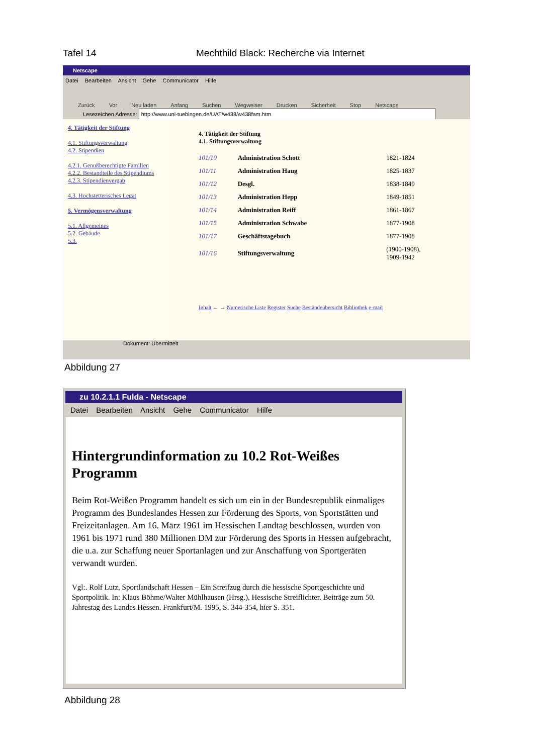Tafel 14 Mechthild Black: Recherche via Internet
Netscape
Datei Bearbeiten Ansicht Gehe Communicator Hilfe
Zurück Vor Neu laden Anfang Suchen Wegweiser Drucken Sicherheit Stop Netscape
Lesezeichen Adresse: http://www.uni-tuebingen.de/UAT/w438/w438fam.htm
4. Tätigkeit der Stiftung
4.1. Stiftungsverwaltung
4.2. Stipendien
4.2.1. Genußberechtigte Familien
4.2.2. Bestandteile des Stipendiums
4.2.3. Stipendienvergab
4.3. Hochstetterisches Legat
5. Vermögensverwaltung
5.1. Allgemeines
5.2. Gebäude
5.3.
4. Tätigkeit der Stiftung
4.1. Stiftungsverwaltung
| 101/10 | Administration Schott | 1821-1824 |
| 101/11 | Administration Haug | 1825-1837 |
| 101/12 | Desgl. | 1838-1849 |
| 101/13 | Administration Hepp | 1849-1851 |
| 101/14 | Administration Reiff | 1861-1867 |
| 101/15 | Administration Schwabe | 1877-1908 |
| 101/17 | Geschäftstagebuch | 1877-1908 |
| 101/16 | Stiftungsverwaltung | (1900-1908), 1909-1942 |
Inhalt ← → Numerische Liste Register Suche Beständeübersicht Bibliothek e-mail
Dokument: Übermittelt
Abbildung 27
zu 10.2.1.1 Fulda - Netscape
Datei Bearbeiten Ansicht Gehe Communicator Hilfe
Hintergrundinformation zu 10.2 Rot-Weißes Programm
Beim Rot-Weißen Programm handelt es sich um ein in der Bundesrepublik einmaliges Programm des Bundeslandes Hessen zur Förderung des Sports, von Sportstätten und Freizeitanlagen. Am 16. März 1961 im Hessischen Landtag beschlossen, wurden von 1961 bis 1971 rund 380 Millionen DM zur Förderung des Sports in Hessen aufgebracht, die u.a. zur Schaffung neuer Sportanlagen und zur Anschaffung von Sportgeräten verwandt wurden.
Vgl:. Rolf Lutz, Sportlandschaft Hessen – Ein Streifzug durch die hessische Sportgeschichte und Sportpolitik. In: Klaus Böhme/Walter Mühlhausen (Hrsg.), Hessische Streiflichter. Beiträge zum 50. Jahrestag des Landes Hessen. Frankfurt/M. 1995, S. 344-354, hier S. 351.
Abbildung 28